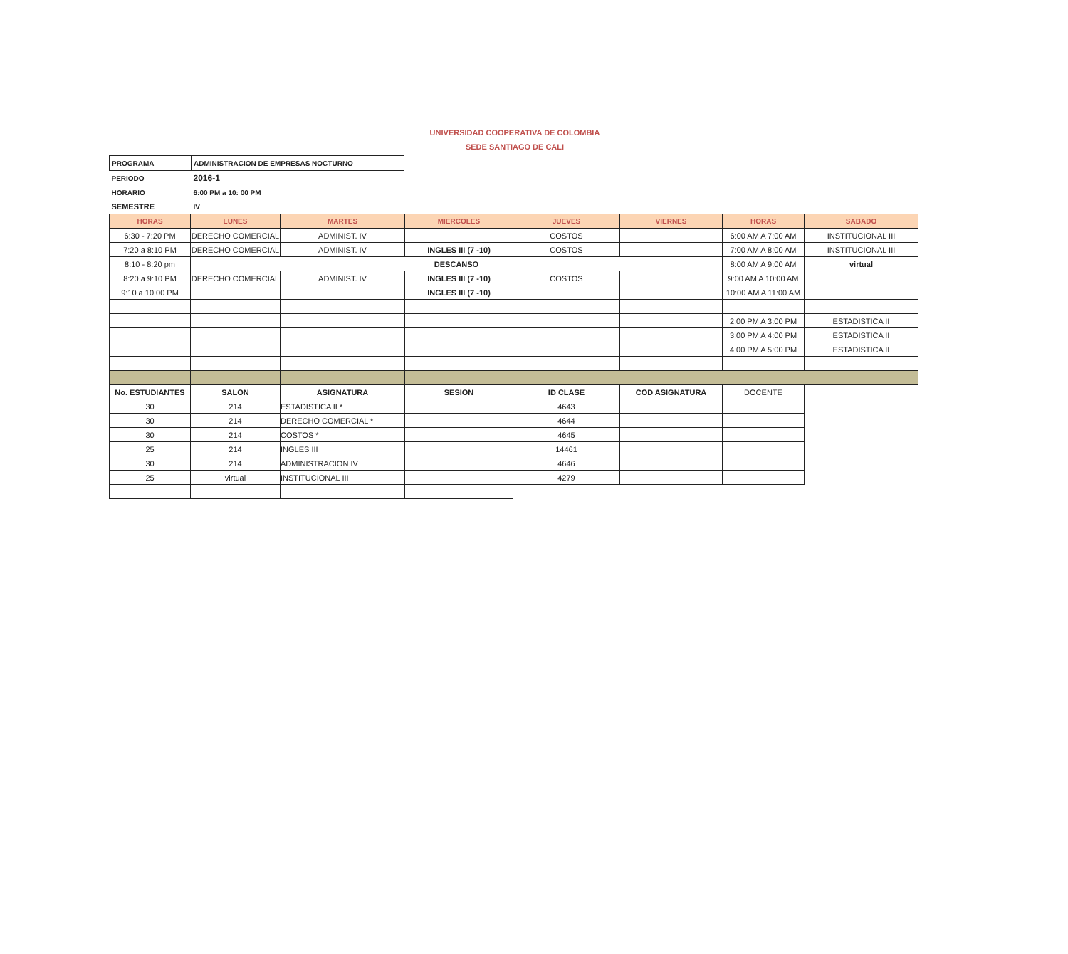UNIVERSIDAD COOPERATIVA DE COLOMBIA
SEDE SANTIAGO DE CALI
| PROGRAMA | ADMINISTRACION DE EMPRESAS NOCTURNO |
| PERIODO | 2016-1 |
| HORARIO | 6:00 PM a 10: 00 PM |
| SEMESTRE | IV |
| HORAS | LUNES | MARTES | MIERCOLES | JUEVES | VIERNES | HORAS | SABADO |
| --- | --- | --- | --- | --- | --- | --- | --- |
| 6:30 - 7:20 PM | DERECHO COMERCIAL | ADMINIST. IV | | COSTOS | | 6:00 AM A 7:00 AM | INSTITUCIONAL III |
| 7:20 a 8:10 PM | DERECHO COMERCIAL | ADMINIST. IV | INGLES III (7 -10) | COSTOS | | 7:00 AM A 8:00 AM | INSTITUCIONAL III |
| 8:10 - 8:20 pm | DESCANSO | | | | | 8:00 AM A 9:00 AM | virtual |
| 8:20 a 9:10 PM | DERECHO COMERCIAL | ADMINIST. IV | INGLES III (7 -10) | COSTOS | | 9:00 AM A 10:00 AM | |
| 9:10 a 10:00 PM | | | INGLES III (7 -10) | | | 10:00 AM A 11:00 AM | |
| | | | | | | 2:00 PM A 3:00 PM | ESTADISTICA II |
| | | | | | | 3:00 PM A 4:00 PM | ESTADISTICA II |
| | | | | | | 4:00 PM A 5:00 PM | ESTADISTICA II |
| No. ESTUDIANTES | SALON | ASIGNATURA | SESION | ID CLASE | COD ASIGNATURA | DOCENTE | |
| 30 | 214 | ESTADISTICA II * | | 4643 | | | |
| 30 | 214 | DERECHO COMERCIAL * | | 4644 | | | |
| 30 | 214 | COSTOS * | | 4645 | | | |
| 25 | 214 | INGLES III | | 14461 | | | |
| 30 | 214 | ADMINISTRACION IV | | 4646 | | | |
| 25 | virtual | INSTITUCIONAL III | | 4279 | | | |